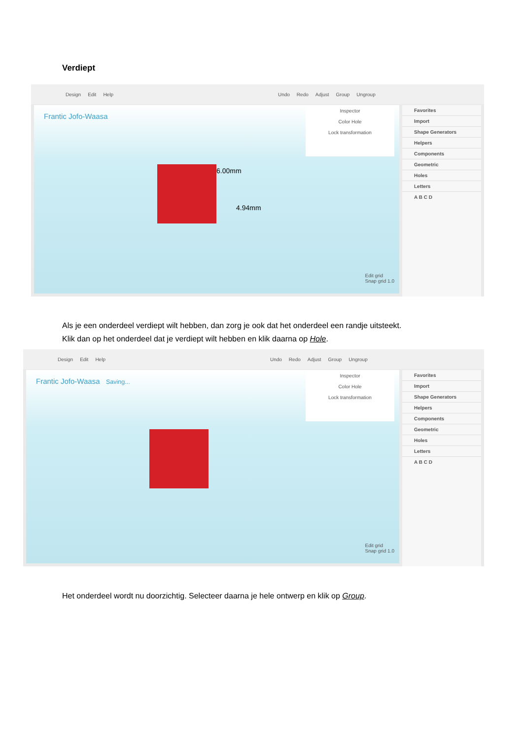Verdiept
Design Edit Help Undo Redo Adjust Group Ungroup
Frantic Jofo-Waasa
Inspector
Color Hole
Lock transformation
6.00mm
4.94mm
Edit grid
Snap grid 1.0
Favorites
Import
Shape Generators
Helpers
Components
Geometric
Holes
Letters
A B C D
Als je een onderdeel verdiept wilt hebben, dan zorg je ook dat het onderdeel een randje uitsteekt.
Klik dan op het onderdeel dat je verdiept wilt hebben en klik daarna op Hole.
Design Edit Help Undo Redo Adjust Group Ungroup
Frantic Jofo-Waasa Saving...
Inspector
Color Hole
Lock transformation
Edit grid
Snap grid 1.0
Favorites
Import
Shape Generators
Helpers
Components
Geometric
Holes
Letters
A B C D
Het onderdeel wordt nu doorzichtig. Selecteer daarna je hele ontwerp en klik op Group.